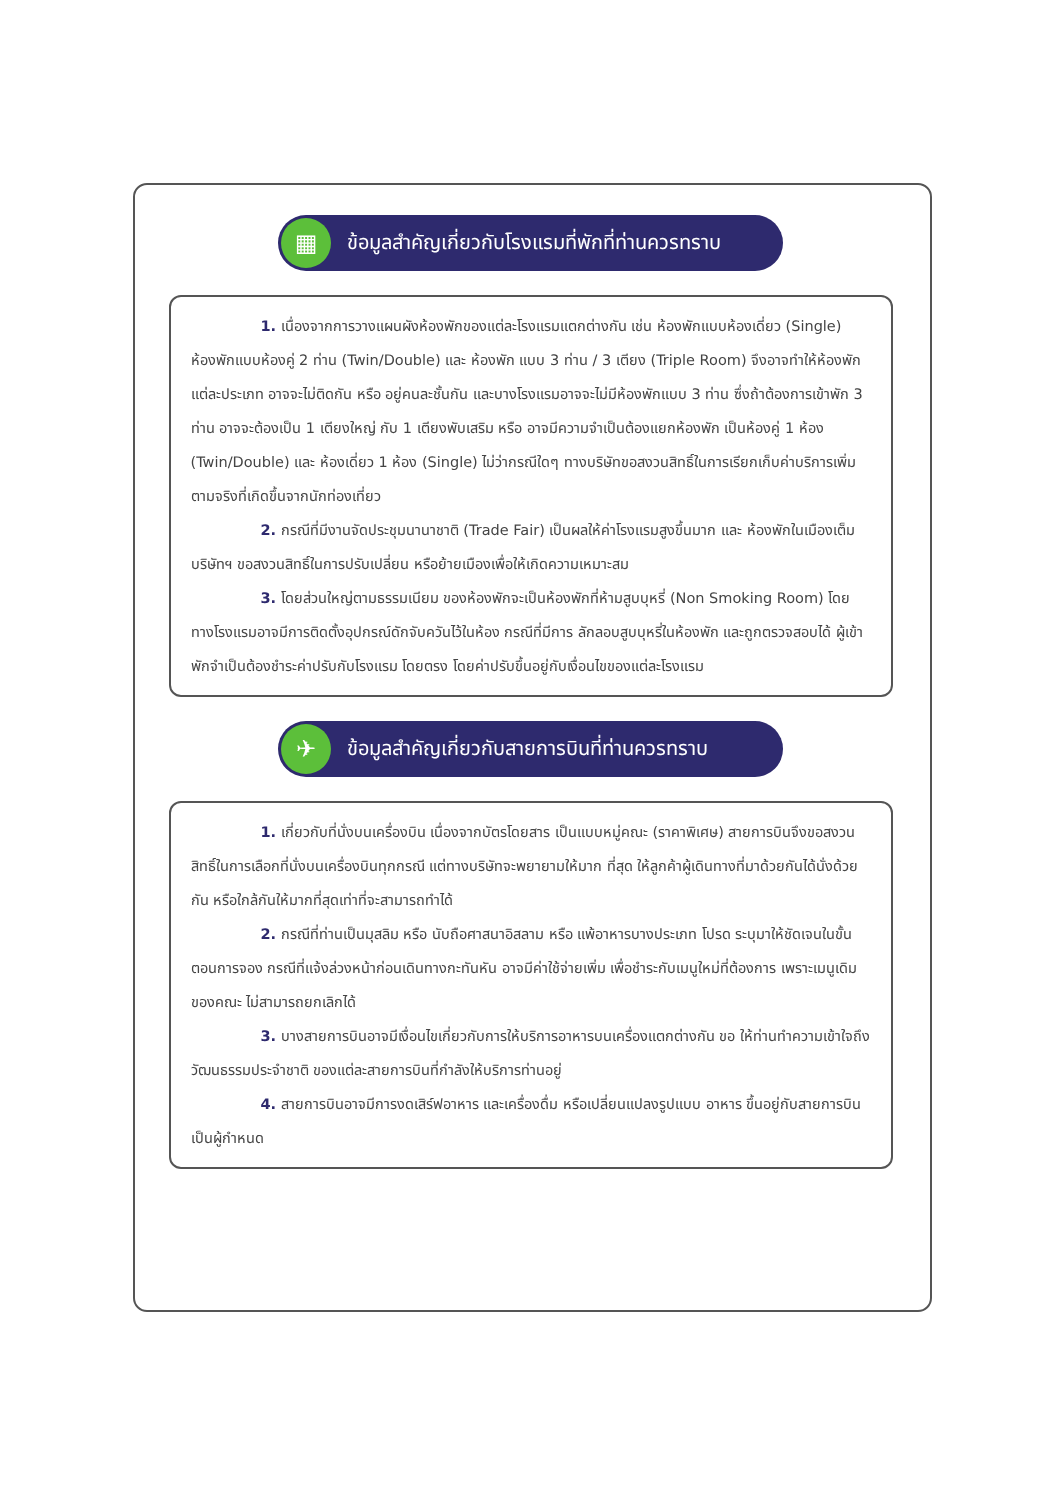▦
ข้อมูลสำคัญเกี่ยวกับโรงแรมที่พักที่ท่านควรทราบ
1. เนื่องจากการวางแผนผังห้องพักของแต่ละโรงแรมแตกต่างกัน เช่น ห้องพักแบบห้องเดี่ยว (Single) ห้องพักแบบห้องคู่ 2 ท่าน (Twin/Double) และ ห้องพัก แบบ 3 ท่าน / 3 เตียง (Triple Room) จึงอาจทำให้ห้องพักแต่ละประเภท อาจจะไม่ติดกัน หรือ อยู่คนละชั้นกัน และบางโรงแรมอาจจะไม่มีห้องพักแบบ 3 ท่าน ซึ่งถ้าต้องการเข้าพัก 3 ท่าน อาจจะต้องเป็น 1 เตียงใหญ่ กับ 1 เตียงพับเสริม หรือ อาจมีความจำเป็นต้องแยกห้องพัก เป็นห้องคู่ 1 ห้อง (Twin/Double) และ ห้องเดี่ยว 1 ห้อง (Single) ไม่ว่ากรณีใดๆ ทางบริษัทขอสงวนสิทธิ์ในการเรียกเก็บค่าบริการเพิ่มตามจริงที่เกิดขึ้นจากนักท่องเที่ยว
2. กรณีที่มีงานจัดประชุมนานาชาติ (Trade Fair) เป็นผลให้ค่าโรงแรมสูงขึ้นมาก และ ห้องพักในเมืองเต็ม บริษัทฯ ขอสงวนสิทธิ์ในการปรับเปลี่ยน หรือย้ายเมืองเพื่อให้เกิดความเหมาะสม
3. โดยส่วนใหญ่ตามธรรมเนียม ของห้องพักจะเป็นห้องพักที่ห้ามสูบบุหรี่ (Non Smoking Room) โดยทางโรงแรมอาจมีการติดตั้งอุปกรณ์ดักจับควันไว้ในห้อง กรณีที่มีการ ลักลอบสูบบุหรี่ในห้องพัก และถูกตรวจสอบได้ ผู้เข้าพักจำเป็นต้องชำระค่าปรับกับโรงแรม โดยตรง โดยค่าปรับขึ้นอยู่กับเงื่อนไขของแต่ละโรงแรม
✈
ข้อมูลสำคัญเกี่ยวกับสายการบินที่ท่านควรทราบ
1. เกี่ยวกับที่นั่งบนเครื่องบิน เนื่องจากบัตรโดยสาร เป็นแบบหมู่คณะ (ราคาพิเศษ) สายการบินจึงขอสงวนสิทธิ์ในการเลือกที่นั่งบนเครื่องบินทุกกรณี แต่ทางบริษัทจะพยายามให้มาก ที่สุด ให้ลูกค้าผู้เดินทางที่มาด้วยกันได้นั่งด้วยกัน หรือใกล้กันให้มากที่สุดเท่าที่จะสามารถทำได้
2. กรณีที่ท่านเป็นมุสลิม หรือ นับถือศาสนาอิสลาม หรือ แพ้อาหารบางประเภท โปรด ระบุมาให้ชัดเจนในขั้นตอนการจอง กรณีที่แจ้งล่วงหน้าก่อนเดินทางกะทันหัน อาจมีค่าใช้จ่ายเพิ่ม เพื่อชำระกับเมนูใหม่ที่ต้องการ เพราะเมนูเดิมของคณะ ไม่สามารถยกเลิกได้
3. บางสายการบินอาจมีเงื่อนไขเกี่ยวกับการให้บริการอาหารบนเครื่องแตกต่างกัน ขอ ให้ท่านทำความเข้าใจถึงวัฒนธรรมประจำชาติ ของแต่ละสายการบินที่กำลังให้บริการท่านอยู่
4. สายการบินอาจมีการงดเสิร์ฟอาหาร และเครื่องดื่ม หรือเปลี่ยนแปลงรูปแบบ อาหาร ขึ้นอยู่กับสายการบินเป็นผู้กำหนด